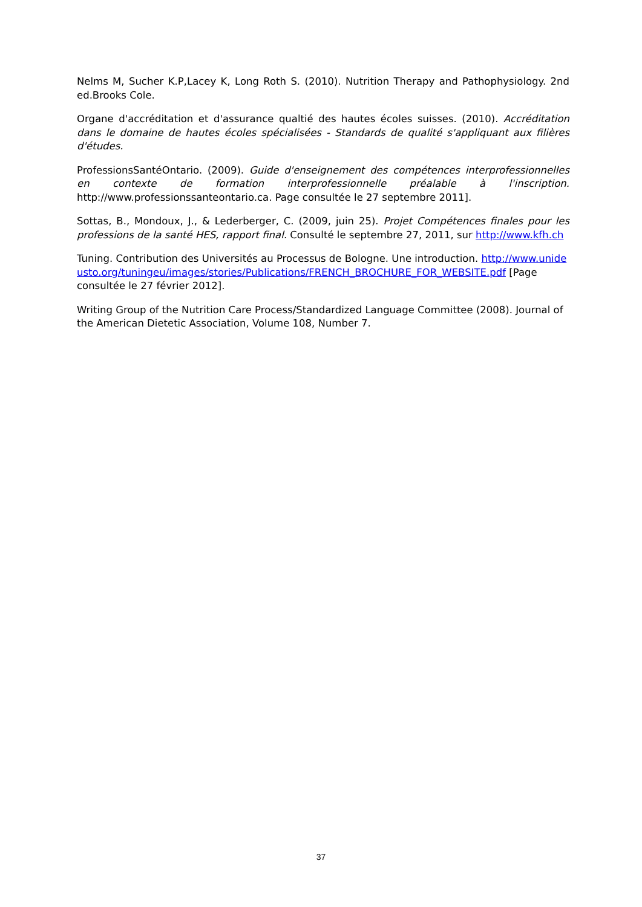Nelms M, Sucher K.P,Lacey K, Long Roth S. (2010). Nutrition Therapy and Pathophysiology. 2nd ed.Brooks Cole.
Organe d'accréditation et d'assurance qualtié des hautes écoles suisses. (2010). Accréditation dans le domaine de hautes écoles spécialisées - Standards de qualité s'appliquant aux filières d'études.
ProfessionsSantéOntario. (2009). Guide d'enseignement des compétences interprofessionnelles en contexte de formation interprofessionnelle préalable à l'inscription. http://www.professionssanteontario.ca. Page consultée le 27 septembre 2011].
Sottas, B., Mondoux, J., & Lederberger, C. (2009, juin 25). Projet Compétences finales pour les professions de la santé HES, rapport final. Consulté le septembre 27, 2011, sur http://www.kfh.ch
Tuning. Contribution des Universités au Processus de Bologne. Une introduction. http://www.unideusto.org/tuningeu/images/stories/Publications/FRENCH_BROCHURE_FOR_WEBSITE.pdf [Page consultée le 27 février 2012].
Writing Group of the Nutrition Care Process/Standardized Language Committee (2008). Journal of the American Dietetic Association, Volume 108, Number 7.
37